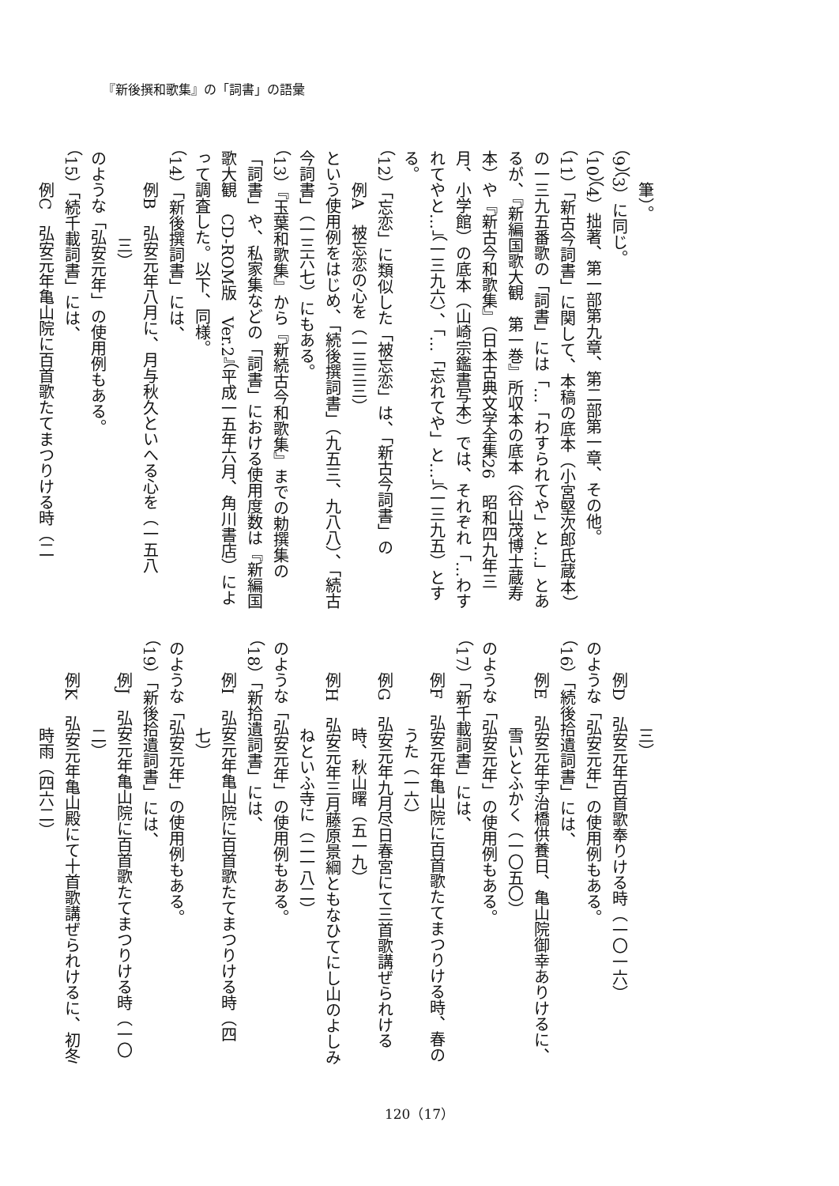『新後撰和歌集』の「詞書」の語彙
筆）。
（9）（3）に同じ。
（10）（4）拙著、第一部第九章、第二部第一章、その他。
（11）「新古今詞書」に関して、本稿の底本（小宮堅次郎氏蔵本）の一三九五番歌の「詞書」には「…「わすられてや」と…」とあるが、『新編国歌大観　第一巻』所収本の底本（谷山茂博士蔵寿本）や『新古今和歌集』（日本古典文学全集26　昭和四九年三月、小学館）の底本（山崎宗鑑書写本）では、それぞれ「…わすれてやと…」（一三九六）、「…「忘れてや」と…」（一三九五）とする。
（12）「忘恋」に類似した「被忘恋」は、「新古今詞書」の
例A　被忘恋の心を（一三三三）
という使用例をはじめ、「続後撰詞書」（九五三、九八八）、「続古今詞書」（一三六七）にもある。
（13）『玉葉和歌集』から『新続古今和歌集』までの勅撰集の「詞書」や、私家集などの「詞書」における使用度数は『新編国歌大観　CD-ROM版　Ver.2』（平成一五年六月、角川書店）によって調査した。以下、同様。
（14）「新後撰詞書」には、
例B　弘安元年八月に、月与秋久といへる心を（一五八
三）
のような「弘安元年」の使用例もある。
（15）「続千載詞書」には、
例C　弘安元年亀山院に百首歌たてまつりける時（二
三）
例D　弘安元年百首歌奉りける時（一〇一六）
のような「弘安元年」の使用例もある。
（16）「続後拾遺詞書」には、
例E　弘安元年宇治橋供養日、亀山院御幸ありけるに、
雪いとふかく（一〇五〇）
のような「弘安元年」の使用例もある。
（17）「新千載詞書」には、
例F　弘安元年亀山院に百首歌たてまつりける時、春の
うた（一六）
例G　弘安元年九月尽日春宮にて三首歌講ぜられける
時、秋山曙（五一九）
例H　弘安元年三月藤原景綱ともなひてにし山のよしみ
ねといふ寺に（二一八二）
のような「弘安元年」の使用例もある。
（18）「新拾遺詞書」には、
例I　弘安元年亀山院に百首歌たてまつりける時（四
七）
のような「弘安元年」の使用例もある。
（19）「新後拾遺詞書」には、
例J　弘安元年亀山院に百首歌たてまつりける時（一〇
二）
例K　弘安元年亀山殿にて十首歌講ぜられけるに、初冬
時雨（四六二）
120（17）